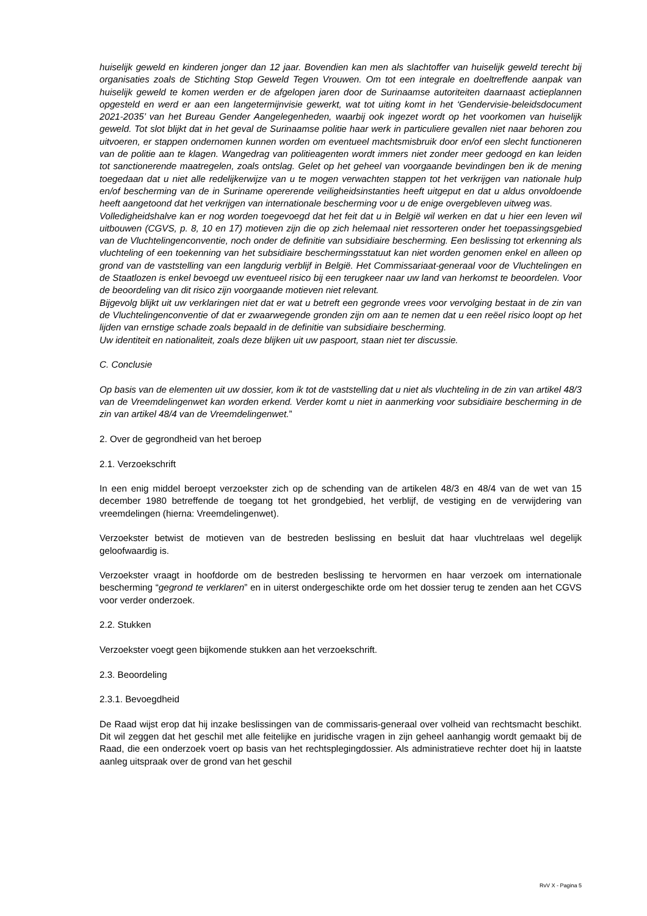huiselijk geweld en kinderen jonger dan 12 jaar. Bovendien kan men als slachtoffer van huiselijk geweld terecht bij organisaties zoals de Stichting Stop Geweld Tegen Vrouwen. Om tot een integrale en doeltreffende aanpak van huiselijk geweld te komen werden er de afgelopen jaren door de Surinaamse autoriteiten daarnaast actieplannen opgesteld en werd er aan een langetermijnvisie gewerkt, wat tot uiting komt in het ‘Gendervisie-beleidsdocument 2021-2035’ van het Bureau Gender Aangelegenheden, waarbij ook ingezet wordt op het voorkomen van huiselijk geweld. Tot slot blijkt dat in het geval de Surinaamse politie haar werk in particuliere gevallen niet naar behoren zou uitvoeren, er stappen ondernomen kunnen worden om eventueel machtsmisbruik door en/of een slecht functioneren van de politie aan te klagen. Wangedrag van politieagenten wordt immers niet zonder meer gedoogd en kan leiden tot sanctionerende maatregelen, zoals ontslag. Gelet op het geheel van voorgaande bevindingen ben ik de mening toegedaan dat u niet alle redelijkerwijze van u te mogen verwachten stappen tot het verkrijgen van nationale hulp en/of bescherming van de in Suriname opererende veiligheidsinstanties heeft uitgeput en dat u aldus onvoldoende heeft aangetoond dat het verkrijgen van internationale bescherming voor u de enige overgebleven uitweg was.
Volledigheidshalve kan er nog worden toegevoegd dat het feit dat u in België wil werken en dat u hier een leven wil uitbouwen (CGVS, p. 8, 10 en 17) motieven zijn die op zich helemaal niet ressorteren onder het toepassingsgebied van de Vluchtelingenconventie, noch onder de definitie van subsidiaire bescherming. Een beslissing tot erkenning als vluchteling of een toekenning van het subsidiaire beschermingsstatuut kan niet worden genomen enkel en alleen op grond van de vaststelling van een langdurig verblijf in België. Het Commissariaat-generaal voor de Vluchtelingen en de Staatlozen is enkel bevoegd uw eventueel risico bij een terugkeer naar uw land van herkomst te beoordelen. Voor de beoordeling van dit risico zijn voorgaande motieven niet relevant.
Bijgevolg blijkt uit uw verklaringen niet dat er wat u betreft een gegronde vrees voor vervolging bestaat in de zin van de Vluchtelingenconventie of dat er zwaarwegende gronden zijn om aan te nemen dat u een reëel risico loopt op het lijden van ernstige schade zoals bepaald in de definitie van subsidiaire bescherming.
Uw identiteit en nationaliteit, zoals deze blijken uit uw paspoort, staan niet ter discussie.
C. Conclusie
Op basis van de elementen uit uw dossier, kom ik tot de vaststelling dat u niet als vluchteling in de zin van artikel 48/3 van de Vreemdelingenwet kan worden erkend. Verder komt u niet in aanmerking voor subsidiaire bescherming in de zin van artikel 48/4 van de Vreemdelingenwet.”
2. Over de gegrondheid van het beroep
2.1. Verzoekschrift
In een enig middel beroept verzoekster zich op de schending van de artikelen 48/3 en 48/4 van de wet van 15 december 1980 betreffende de toegang tot het grondgebied, het verblijf, de vestiging en de verwijdering van vreemdelingen (hierna: Vreemdelingenwet).
Verzoekster betwist de motieven van de bestreden beslissing en besluit dat haar vluchtrelaas wel degelijk geloofwaardig is.
Verzoekster vraagt in hoofdorde om de bestreden beslissing te hervormen en haar verzoek om internationale bescherming “gegrond te verklaren” en in uiterst ondergeschikte orde om het dossier terug te zenden aan het CGVS voor verder onderzoek.
2.2. Stukken
Verzoekster voegt geen bijkomende stukken aan het verzoekschrift.
2.3. Beoordeling
2.3.1. Bevoegdheid
De Raad wijst erop dat hij inzake beslissingen van de commissaris-generaal over volheid van rechtsmacht beschikt. Dit wil zeggen dat het geschil met alle feitelijke en juridische vragen in zijn geheel aanhangig wordt gemaakt bij de Raad, die een onderzoek voert op basis van het rechtsplegingdossier. Als administratieve rechter doet hij in laatste aanleg uitspraak over de grond van het geschil
RvV X - Pagina 5